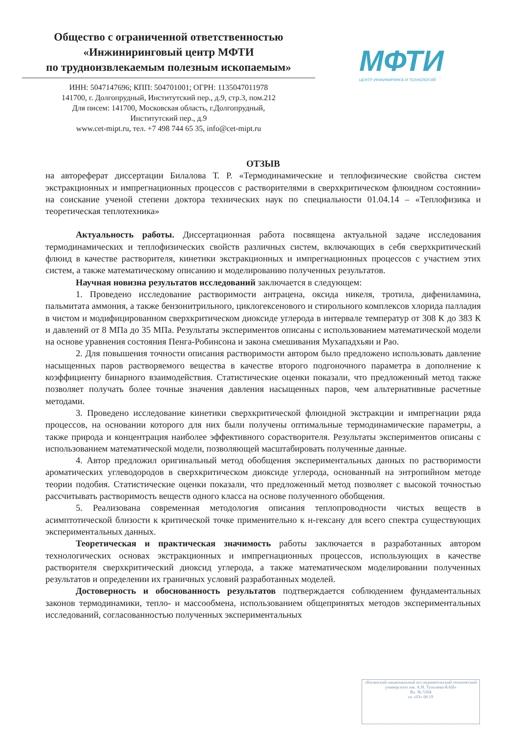Общество с ограниченной ответственностью
«Инжиниринговый центр МФТИ
по трудноизвлекаемым полезным ископаемым»
ИНН: 5047147696; КПП: 504701001; ОГРН: 1135047011978
141700, г. Долгопрудный, Институтский пер., д.9, стр.3, пом.212
Для писем: 141700, Московская область, г.Долгопрудный,
Институтский пер., д.9
www.cet-mipt.ru, тел. +7 498 744 65 35, info@cet-mipt.ru
МФТИ
ЦЕНТР ИНЖИНИРИНГА И ТЕХНОЛОГИЙ
ОТЗЫВ
на автореферат диссертации Билалова Т. Р. «Термодинамические и теплофизические свойства систем экстракционных и импрегнационных процессов с растворителями в сверхкритическом флюидном состоянии» на соискание ученой степени доктора технических наук по специальности 01.04.14 – «Теплофизика и теоретическая теплотехника»
Актуальность работы. Диссертационная работа посвящена актуальной задаче исследования термодинамических и теплофизических свойств различных систем, включающих в себя сверхкритический флюид в качестве растворителя, кинетики экстракционных и импрегнационных процессов с участием этих систем, а также математическому описанию и моделированию полученных результатов.
Научная новизна результатов исследований заключается в следующем:
1. Проведено исследование растворимости антрацена, оксида никеля, тротила, дифениламина, пальмитата аммония, а также бензонитрильного, циклогексенового и стирольного комплексов хлорида палладия в чистом и модифицированном сверхкритическом диоксиде углерода в интервале температур от 308 К до 383 К и давлений от 8 МПа до 35 МПа. Результаты экспериментов описаны с использованием математической модели на основе уравнения состояния Пенга-Робинсона и закона смешивания Мухападхьяи и Рао.
2. Для повышения точности описания растворимости автором было предложено использовать давление насыщенных паров растворяемого вещества в качестве второго подгоночного параметра в дополнение к коэффициенту бинарного взаимодействия. Статистические оценки показали, что предложенный метод также позволяет получать более точные значения давления насыщенных паров, чем альтернативные расчетные методами.
3. Проведено исследование кинетики сверхкритической флюидной экстракции и импрегнации ряда процессов, на основании которого для них были получены оптимальные термодинамические параметры, а также природа и концентрация наиболее эффективного сорастворителя. Результаты экспериментов описаны с использованием математической модели, позволяющей масштабировать полученные данные.
4. Автор предложил оригинальный метод обобщения экспериментальных данных по растворимости ароматических углеводородов в сверхкритическом диоксиде углерода, основанный на энтропийном методе теории подобия. Статистические оценки показали, что предложенный метод позволяет с высокой точностью рассчитывать растворимость веществ одного класса на основе полученного обобщения.
5. Реализована современная методология описания теплопроводности чистых веществ в асимптотической близости к критической точке применительно к н-гексану для всего спектра существующих экспериментальных данных.
Теоретическая и практическая значимость работы заключается в разработанных автором технологических основах экстракционных и импрегнационных процессов, использующих в качестве растворителя сверхкритический диоксид углерода, а также математическом моделировании полученных результатов и определении их граничных условий разработанных моделей.
Достоверность и обоснованность результатов подтверждается соблюдением фундаментальных законов термодинамики, тепло- и массообмена, использованием общепринятых методов экспериментальных исследований, согласованностью полученных экспериментальных
«Казанский национальный исследовательский технический университет им. А.Н. Туполева-КАИ»
Вх. № 5304
от «03» 08 19